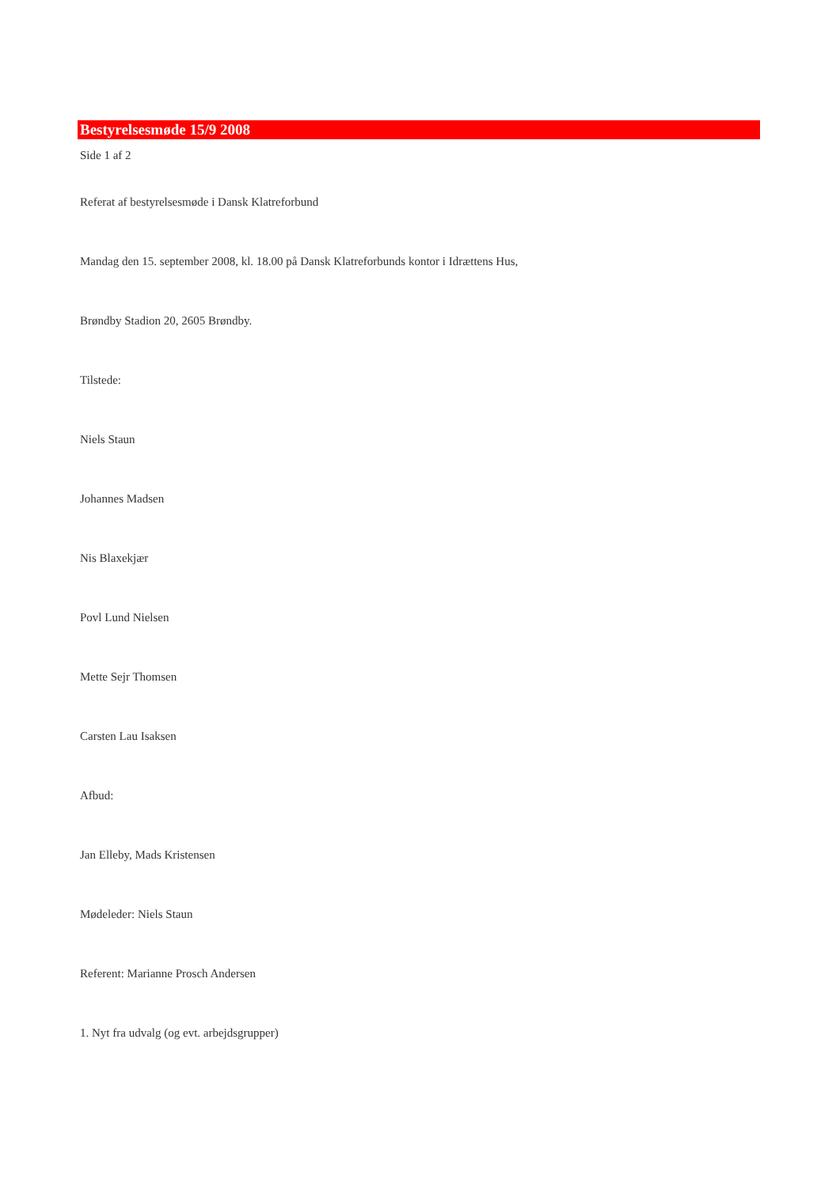Bestyrelsesmøde 15/9 2008
Side 1 af 2
Referat af bestyrelsesmøde i Dansk Klatreforbund
Mandag den 15. september 2008, kl. 18.00 på Dansk Klatreforbunds kontor i Idrættens Hus,
Brøndby Stadion 20, 2605 Brøndby.
Tilstede:
Niels Staun
Johannes Madsen
Nis Blaxekjær
Povl Lund Nielsen
Mette Sejr Thomsen
Carsten Lau Isaksen
Afbud:
Jan Elleby, Mads Kristensen
Mødeleder: Niels Staun
Referent: Marianne Prosch Andersen
1. Nyt fra udvalg (og evt. arbejdsgrupper)